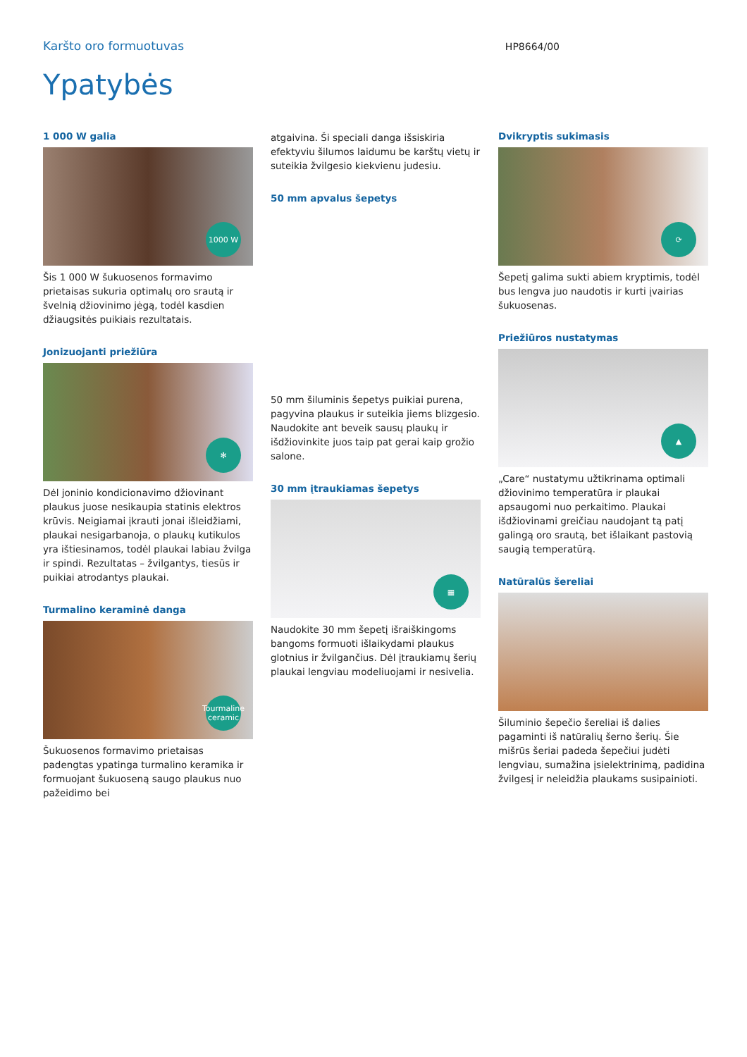Karšto oro formuotuvas HP8664/00
Ypatybės
1 000 W galia
1000 W
Šis 1 000 W šukuosenos formavimo prietaisas sukuria optimalų oro srautą ir švelnią džiovinimo jėgą, todėl kasdien džiaugsitės puikiais rezultatais.
Jonizuojanti priežiūra
✻
Dėl joninio kondicionavimo džiovinant plaukus juose nesikaupia statinis elektros krūvis. Neigiamai įkrauti jonai išleidžiami, plaukai nesigarbanoja, o plaukų kutikulos yra ištiesinamos, todėl plaukai labiau žvilga ir spindi. Rezultatas – žvilgantys, tiesūs ir puikiai atrodantys plaukai.
Turmalino keraminė danga
Tourmaline ceramic
Šukuosenos formavimo prietaisas padengtas ypatinga turmalino keramika ir formuojant šukuoseną saugo plaukus nuo pažeidimo bei
atgaivina. Ši speciali danga išsiskiria efektyviu šilumos laidumu be karštų vietų ir suteikia žvilgesio kiekvienu judesiu.
50 mm apvalus šepetys
50 mm šiluminis šepetys puikiai purena, pagyvina plaukus ir suteikia jiems blizgesio. Naudokite ant beveik sausų plaukų ir išdžiovinkite juos taip pat gerai kaip grožio salone.
30 mm įtraukiamas šepetys
▦
Naudokite 30 mm šepetį išraiškingoms bangoms formuoti išlaikydami plaukus glotnius ir žvilgančius. Dėl įtraukiamų šerių plaukai lengviau modeliuojami ir nesivelia.
Dvikryptis sukimasis
⟳
Šepetį galima sukti abiem kryptimis, todėl bus lengva juo naudotis ir kurti įvairias šukuosenas.
Priežiūros nustatymas
▲
„Care“ nustatymu užtikrinama optimali džiovinimo temperatūra ir plaukai apsaugomi nuo perkaitimo. Plaukai išdžiovinami greičiau naudojant tą patį galingą oro srautą, bet išlaikant pastovią saugią temperatūrą.
Natūralūs šereliai
Šiluminio šepečio šereliai iš dalies pagaminti iš natūralių šerno šerių. Šie mišrūs šeriai padeda šepečiui judėti lengviau, sumažina įsielektrinimą, padidina žvilgesį ir neleidžia plaukams susipainioti.